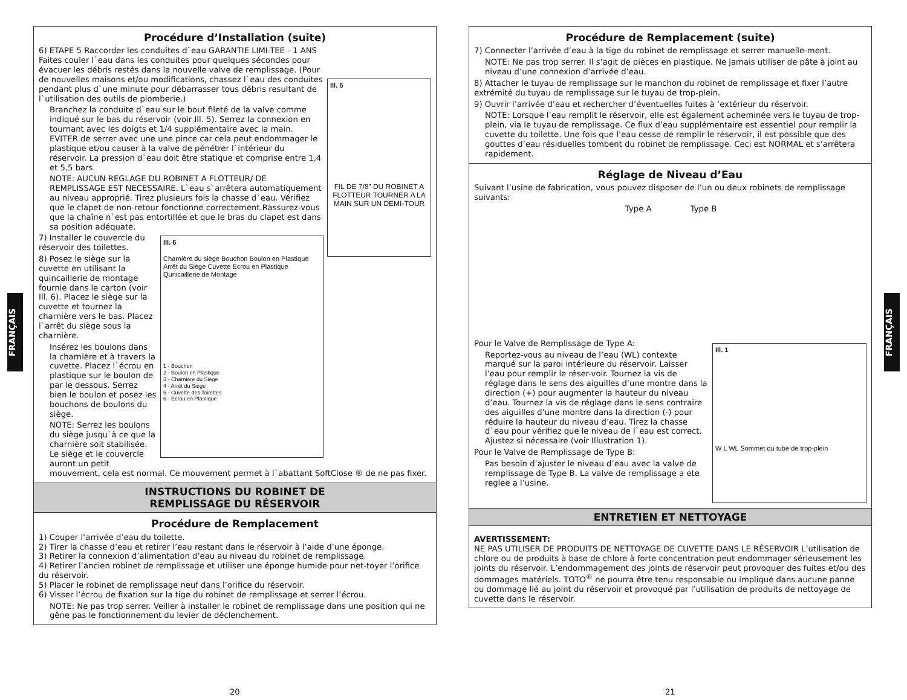FRANÇAIS
FRANÇAIS
Procédure d’Installation (suite)
Ill. 5
FIL DE 7/8” DU ROBINET A FLOTTEUR TOURNER A LA MAIN SUR UN DEMI-TOUR
6) ETAPE 5 Raccorder les conduites d`eau GARANTIE LIMI-TEE - 1 ANS Faites couler l`eau dans les conduites pour quelques sécondes pour évacuer les débris restés dans la nouvelle valve de remplissage. (Pour de nouvelles maisons et/ou modifications, chassez l`eau des conduites pendant plus d`une minute pour débarrasser tous débris resultant de l`utilisation des outils de plomberie.)
Branchez la conduite d`eau sur le bout fileté de la valve comme indiqué sur le bas du réservoir (voir Ill. 5). Serrez la connexion en tournant avec les doigts et 1/4 supplémentaire avec la main. EVITER de serrer avec une une pince car cela peut endommager le plastique et/ou causer à la valve de pénétrer l`intérieur du réservoir. La pression d`eau doit être statique et comprise entre 1,4 et 5,5 bars.
NOTE: AUCUN REGLAGE DU ROBINET A FLOTTEUR/ DE REMPLISSAGE EST NECESSAIRE. L`eau s`arrêtera automatiquement au niveau approprié. Tirez plusieurs fois la chasse d`eau. Vérifiez que le clapet de non-retour fonctionne correctement.Rassurez-vous que la chaîne n`est pas entortillée et que le bras du clapet est dans sa position adéquate.
Ill. 6
Charnière du siège Bouchon Boulon en Plastique Arrêt du Siège Cuvette Ecrou en Plastique Qunicaillerie de Montage
1 - Bouchon
2 - Boulon en Plastique
3 - Charnière du Siège
4 - Arrêt du Siège
5 - Cuvette des Toilettes
6 - Ecrou en Plastique
7) Installer le couvercle du réservoir des toilettes.
8) Posez le siège sur la cuvette en utilisant la quincaillerie de montage fournie dans le carton (voir Ill. 6). Placez le siège sur la cuvette et tournez la charnière vers le bas. Placez l`arrêt du siège sous la charnière.
Insérez les boulons dans la charnière et à travers la cuvette. Placez l`écrou en plastique sur le boulon de par le dessous. Serrez bien le boulon et posez les bouchons de boulons du siège.
NOTE: Serrez les boulons du siège jusqu`à ce que la charnière soit stabilisée. Le siège et le couvercle auront un petit mouvement, cela est normal. Ce mouvement permet à l`abattant SoftClose ® de ne pas fixer.
INSTRUCTIONS DU ROBINET DE
REMPLISSAGE DU RÉSERVOIR
Procédure de Remplacement
1) Couper l’arrivée d’eau du toilette.
2) Tirer la chasse d’eau et retirer l’eau restant dans le réservoir à l’aide d’une éponge.
3) Retirer la connexion d’alimentation d’eau au niveau du robinet de remplissage.
4) Retirer l’ancien robinet de remplissage et utiliser une éponge humide pour net-toyer l’orifice du réservoir.
5) Placer le robinet de remplissage neuf dans l’orifice du réservoir.
6) Visser l’écrou de fixation sur la tige du robinet de remplissage et serrer l’écrou.
NOTE: Ne pas trop serrer. Veiller à installer le robinet de remplissage dans une position qui ne gêne pas le fonctionnement du levier de déclenchement.
Procédure de Remplacement (suite)
7) Connecter l’arrivée d’eau à la tige du robinet de remplissage et serrer manuelle-ment.
NOTE: Ne pas trop serrer. Il s’agit de pièces en plastique. Ne jamais utiliser de pâte à joint au niveau d’une connexion d’arrivée d’eau.
8) Attacher le tuyau de remplissage sur le manchon du robinet de remplissage et fixer l’autre extrémité du tuyau de remplissage sur le tuyau de trop-plein.
9) Ouvrir l’arrivée d’eau et rechercher d’éventuelles fuites à ’extérieur du réservoir.
NOTE: Lorsque l’eau remplit le réservoir, elle est également acheminée vers le tuyau de trop-plein, via le tuyau de remplissage. Ce flux d’eau supplémentaire est essentiel pour remplir la cuvette du toilette. Une fois que l’eau cesse de remplir le réservoir, il est possible que des gouttes d’eau résiduelles tombent du robinet de remplissage. Ceci est NORMAL et s’arrêtera rapidement.
Réglage de Niveau d’Eau
Suivant l’usine de fabrication, vous pouvez disposer de l’un ou deux robinets de remplissage suivants:
Type A Type B
Ill. 1
W L WL Sommet du tube de trop-plein
Pour le Valve de Remplissage de Type A:
Reportez-vous au niveau de l’eau (WL) contexte marqué sur la paroi intérieure du réservoir. Laisser l’eau pour remplir le réser-voir. Tournez la vis de réglage dans le sens des aiguilles d’une montre dans la direction (+) pour augmenter la hauteur du niveau d’eau. Tournez la vis de réglage dans le sens contraire des aiguilles d’une montre dans la direction (-) pour réduire la hauteur du niveau d’eau. Tirez la chasse d`eau pour vérifiez que le niveau de l`eau est correct. Ajustez si nécessaire (voir Illustration 1).
Pour le Valve de Remplissage de Type B:
Pas besoin d’ajuster le niveau d’eau avec la valve de remplissage de Type B. La valve de remplissage a ete reglee a l’usine.
ENTRETIEN ET NETTOYAGE
AVERTISSEMENT:
NE PAS UTILISER DE PRODUITS DE NETTOYAGE DE CUVETTE DANS LE RÉSERVOIR L’utilisation de chlore ou de produits à base de chlore à forte concentration peut endommager sérieusement les joints du réservoir. L’endommagement des joints de réservoir peut provoquer des fuites et/ou des dommages matériels. TOTO<sup>®</sup> ne pourra être tenu responsable ou impliqué dans aucune panne ou dommage lié au joint du réservoir et provoqué par l’utilisation de produits de nettoyage de cuvette dans le réservoir.
20 21